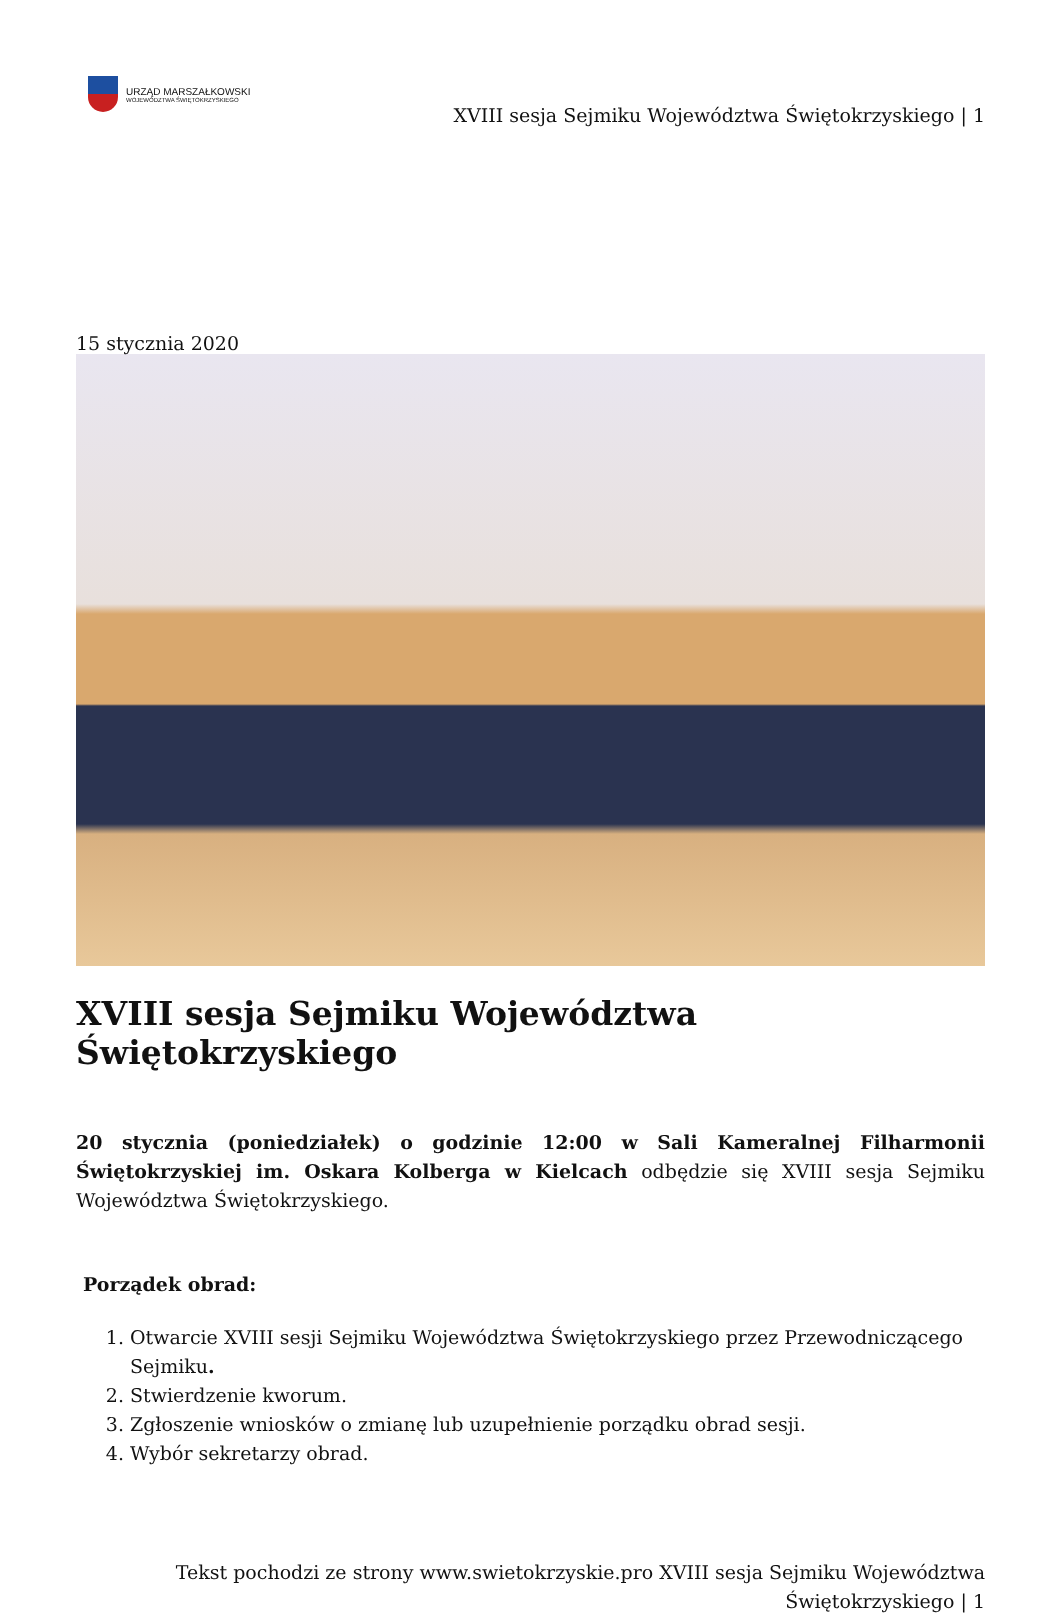URZĄD MARSZAŁKOWSKI
WOJEWÓDZTWA ŚWIĘTOKRZYSKIEGO
XVIII sesja Sejmiku Województwa Świętokrzyskiego | 1
15 stycznia 2020
XVIII sesja Sejmiku Województwa Świętokrzyskiego
20 stycznia (poniedziałek) o godzinie 12:00 w Sali Kameralnej Filharmonii Świętokrzyskiej im. Oskara Kolberga w Kielcach odbędzie się XVIII sesja Sejmiku Województwa Świętokrzyskiego.
Porządek obrad:
1. Otwarcie XVIII sesji Sejmiku Województwa Świętokrzyskiego przez Przewodniczącego Sejmiku.
2. Stwierdzenie kworum.
3. Zgłoszenie wniosków o zmianę lub uzupełnienie porządku obrad sesji.
4. Wybór sekretarzy obrad.
Tekst pochodzi ze strony www.swietokrzyskie.pro XVIII sesja Sejmiku Województwa
Świętokrzyskiego | 1